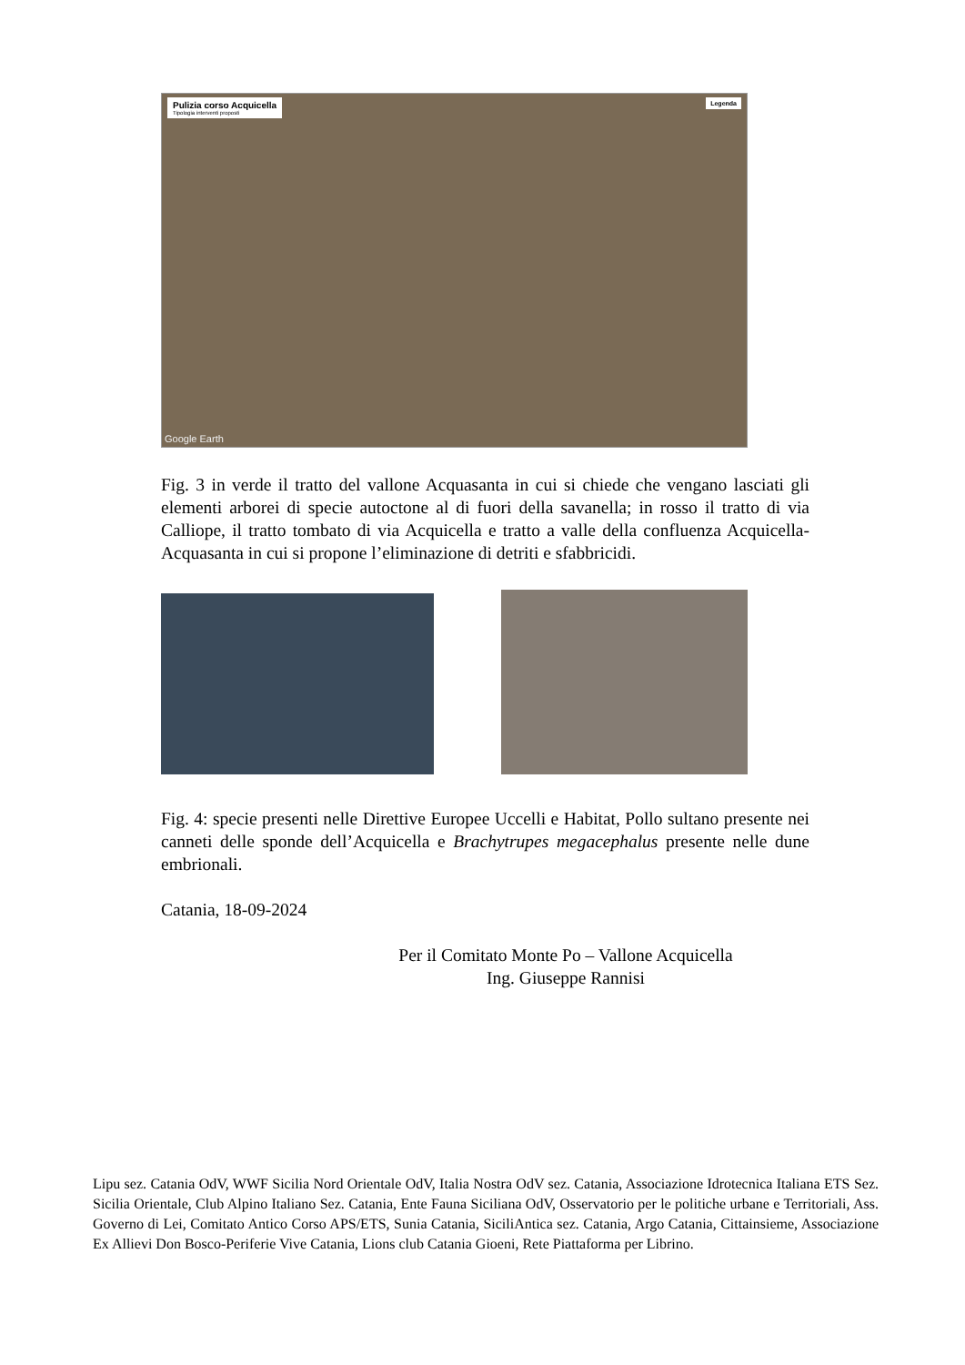Pulizia corso Acquicella
Tipologia interventi proposti
Legenda
Google Earth
Fig. 3 in verde il tratto del vallone Acquasanta in cui si chiede che vengano lasciati gli elementi arborei di specie autoctone al di fuori della savanella; in rosso il tratto di via Calliope, il tratto tombato di via Acquicella e tratto a valle della confluenza Acquicella-Acquasanta in cui si propone l’eliminazione di detriti e sfabbricidi.
Fig. 4: specie presenti nelle Direttive Europee Uccelli e Habitat, Pollo sultano presente nei canneti delle sponde dell’Acquicella e Brachytrupes megacephalus presente nelle dune embrionali.
Catania, 18-09-2024
Per il Comitato Monte Po – Vallone Acquicella
Ing. Giuseppe Rannisi
Lipu sez. Catania OdV, WWF Sicilia Nord Orientale OdV, Italia Nostra OdV sez. Catania, Associazione Idrotecnica Italiana ETS Sez. Sicilia Orientale, Club Alpino Italiano Sez. Catania, Ente Fauna Siciliana OdV, Osservatorio per le politiche urbane e Territoriali, Ass. Governo di Lei, Comitato Antico Corso APS/ETS, Sunia Catania, SiciliAntica sez. Catania, Argo Catania, Cittainsieme, Associazione Ex Allievi Don Bosco-Periferie Vive Catania, Lions club Catania Gioeni, Rete Piattaforma per Librino.